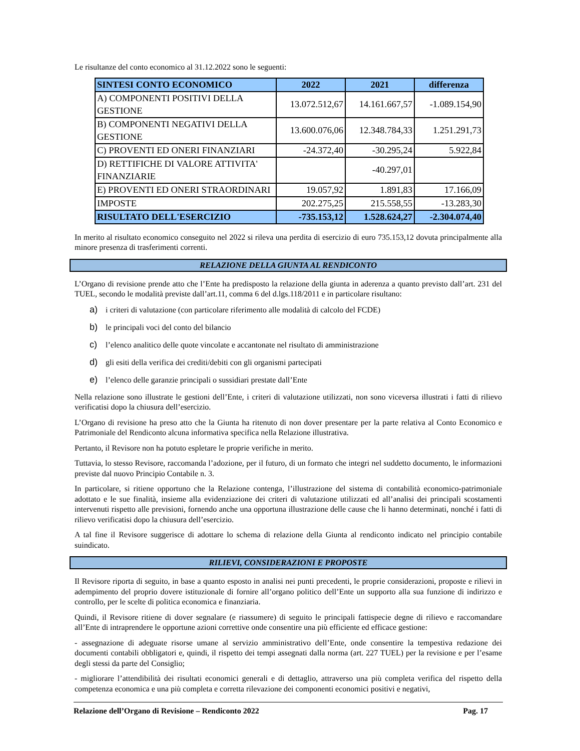Le risultanze del conto economico al 31.12.2022 sono le seguenti:
| SINTESI CONTO ECONOMICO | 2022 | 2021 | differenza |
| --- | --- | --- | --- |
| A) COMPONENTI POSITIVI DELLA GESTIONE | 13.072.512,67 | 14.161.667,57 | -1.089.154,90 |
| B) COMPONENTI NEGATIVI DELLA GESTIONE | 13.600.076,06 | 12.348.784,33 | 1.251.291,73 |
| C) PROVENTI ED ONERI FINANZIARI | -24.372,40 | -30.295,24 | 5.922,84 |
| D) RETTIFICHE DI VALORE ATTIVITA' FINANZIARIE | | -40.297,01 | |
| E) PROVENTI ED ONERI STRAORDINARI | 19.057,92 | 1.891,83 | 17.166,09 |
| IMPOSTE | 202.275,25 | 215.558,55 | -13.283,30 |
| RISULTATO DELL'ESERCIZIO | -735.153,12 | 1.528.624,27 | -2.304.074,40 |
In merito al risultato economico conseguito nel 2022 si rileva una perdita di esercizio di euro 735.153,12 dovuta principalmente alla minore presenza di trasferimenti correnti.
RELAZIONE DELLA GIUNTA AL RENDICONTO
L’Organo di revisione prende atto che l’Ente ha predisposto la relazione della giunta in aderenza a quanto previsto dall’art. 231 del TUEL, secondo le modalità previste dall’art.11, comma 6 del d.lgs.118/2011 e in particolare risultano:
a) i criteri di valutazione (con particolare riferimento alle modalità di calcolo del FCDE)
b) le principali voci del conto del bilancio
c) l’elenco analitico delle quote vincolate e accantonate nel risultato di amministrazione
d) gli esiti della verifica dei crediti/debiti con gli organismi partecipati
e) l’elenco delle garanzie principali o sussidiari prestate dall’Ente
Nella relazione sono illustrate le gestioni dell’Ente, i criteri di valutazione utilizzati, non sono viceversa illustrati i fatti di rilievo verificatisi dopo la chiusura dell’esercizio.
L’Organo di revisione ha preso atto che la Giunta ha ritenuto di non dover presentare per la parte relativa al Conto Economico e Patrimoniale del Rendiconto alcuna informativa specifica nella Relazione illustrativa.
Pertanto, il Revisore non ha potuto espletare le proprie verifiche in merito.
Tuttavia, lo stesso Revisore, raccomanda l’adozione, per il futuro, di un formato che integri nel suddetto documento, le informazioni previste dal nuovo Principio Contabile n. 3.
In particolare, si ritiene opportuno che la Relazione contenga, l’illustrazione del sistema di contabilità economico-patrimoniale adottato e le sue finalità, insieme alla evidenziazione dei criteri di valutazione utilizzati ed all’analisi dei principali scostamenti intervenuti rispetto alle previsioni, fornendo anche una opportuna illustrazione delle cause che li hanno determinati, nonché i fatti di rilievo verificatisi dopo la chiusura dell’esercizio.
A tal fine il Revisore suggerisce di adottare lo schema di relazione della Giunta al rendiconto indicato nel principio contabile suindicato.
RILIEVI, CONSIDERAZIONI E PROPOSTE
Il Revisore riporta di seguito, in base a quanto esposto in analisi nei punti precedenti, le proprie considerazioni, proposte e rilievi in adempimento del proprio dovere istituzionale di fornire all’organo politico dell’Ente un supporto alla sua funzione di indirizzo e controllo, per le scelte di politica economica e finanziaria.
Quindi, il Revisore ritiene di dover segnalare (e riassumere) di seguito le principali fattispecie degne di rilievo e raccomandare all’Ente di intraprendere le opportune azioni correttive onde consentire una più efficiente ed efficace gestione:
- assegnazione di adeguate risorse umane al servizio amministrativo dell’Ente, onde consentire la tempestiva redazione dei documenti contabili obbligatori e, quindi, il rispetto dei tempi assegnati dalla norma (art. 227 TUEL) per la revisione e per l’esame degli stessi da parte del Consiglio;
- migliorare l’attendibilità dei risultati economici generali e di dettaglio, attraverso una più completa verifica del rispetto della competenza economica e una più completa e corretta rilevazione dei componenti economici positivi e negativi,
Relazione dell’Organo di Revisione – Rendiconto 2022 Pag. 17